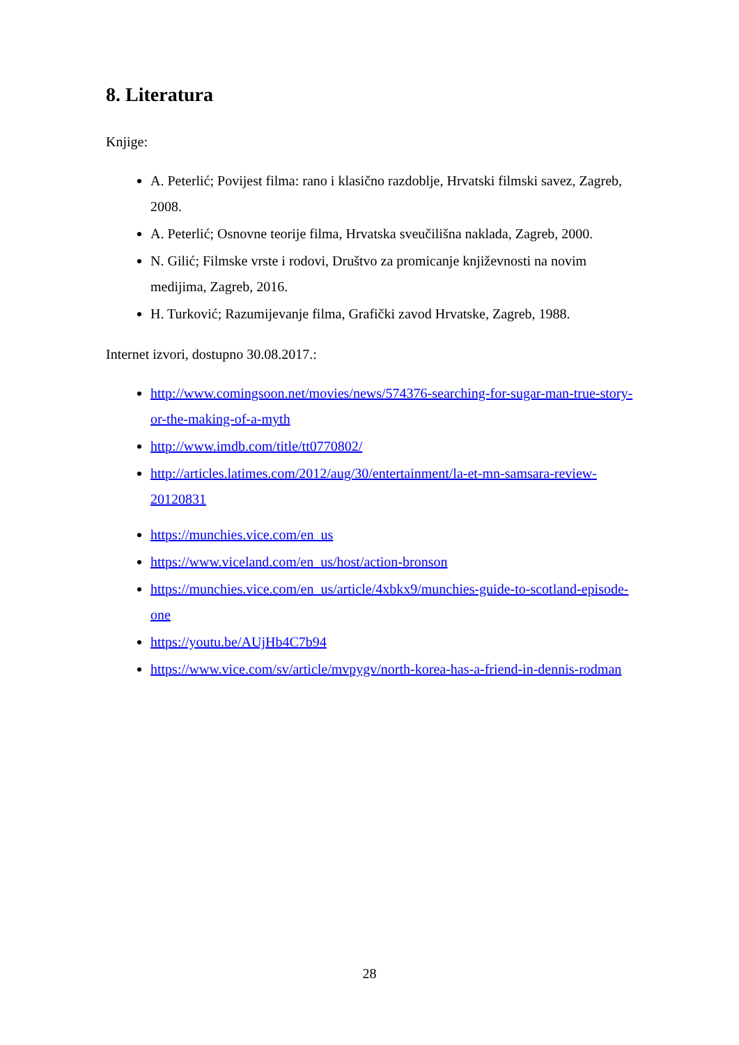8. Literatura
Knjige:
A. Peterlić; Povijest filma: rano i klasično razdoblje, Hrvatski filmski savez, Zagreb, 2008.
A. Peterlić; Osnovne teorije filma, Hrvatska sveučilišna naklada, Zagreb, 2000.
N. Gilić; Filmske vrste i rodovi, Društvo za promicanje književnosti na novim medijima, Zagreb, 2016.
H. Turković; Razumijevanje filma, Grafički zavod Hrvatske, Zagreb, 1988.
Internet izvori, dostupno 30.08.2017.:
http://www.comingsoon.net/movies/news/574376-searching-for-sugar-man-true-story-or-the-making-of-a-myth
http://www.imdb.com/title/tt0770802/
http://articles.latimes.com/2012/aug/30/entertainment/la-et-mn-samsara-review-20120831
https://munchies.vice.com/en_us
https://www.viceland.com/en_us/host/action-bronson
https://munchies.vice.com/en_us/article/4xbkx9/munchies-guide-to-scotland-episode-one
https://youtu.be/AUjHb4C7b94
https://www.vice.com/sv/article/mvpygv/north-korea-has-a-friend-in-dennis-rodman
28